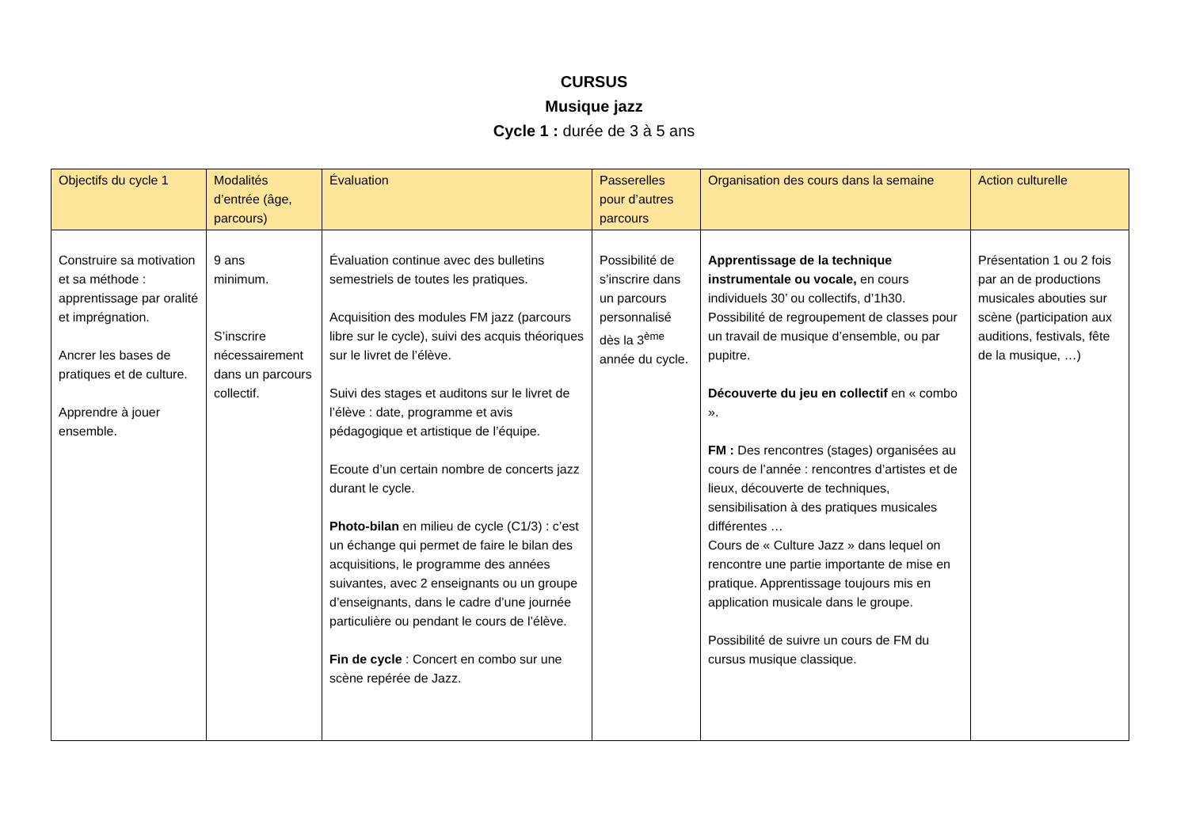CURSUS
Musique jazz
Cycle 1 : durée de 3 à 5 ans
| Objectifs du cycle 1 | Modalités d’entrée (âge, parcours) | Évaluation | Passerelles pour d’autres parcours | Organisation des cours dans la semaine | Action culturelle |
| --- | --- | --- | --- | --- | --- |
| Construire sa motivation et sa méthode : apprentissage par oralité et imprégnation. Ancrer les bases de pratiques et de culture. Apprendre à jouer ensemble. | 9 ans minimum. S’inscrire nécessairement dans un parcours collectif. | Évaluation continue avec des bulletins semestriels de toutes les pratiques. Acquisition des modules FM jazz (parcours libre sur le cycle), suivi des acquis théoriques sur le livret de l’élève. Suivi des stages et auditons sur le livret de l’élève : date, programme et avis pédagogique et artistique de l’équipe. Ecoute d’un certain nombre de concerts jazz durant le cycle. Photo-bilan en milieu de cycle (C1/3) : c’est un échange qui permet de faire le bilan des acquisitions, le programme des années suivantes, avec 2 enseignants ou un groupe d’enseignants, dans le cadre d’une journée particulière ou pendant le cours de l’élève. Fin de cycle : Concert en combo sur une scène repérée de Jazz. | Possibilité de s’inscrire dans un parcours personnalisé dès la 3<sup>ème</sup> année du cycle. | Apprentissage de la technique instrumentale ou vocale, en cours individuels 30’ ou collectifs, d’1h30. Possibilité de regroupement de classes pour un travail de musique d’ensemble, ou par pupitre. Découverte du jeu en collectif en « combo ». FM : Des rencontres (stages) organisées au cours de l’année : rencontres d’artistes et de lieux, découverte de techniques, sensibilisation à des pratiques musicales différentes … Cours de « Culture Jazz » dans lequel on rencontre une partie importante de mise en pratique. Apprentissage toujours mis en application musicale dans le groupe. Possibilité de suivre un cours de FM du cursus musique classique. | Présentation 1 ou 2 fois par an de productions musicales abouties sur scène (participation aux auditions, festivals, fête de la musique, …) |